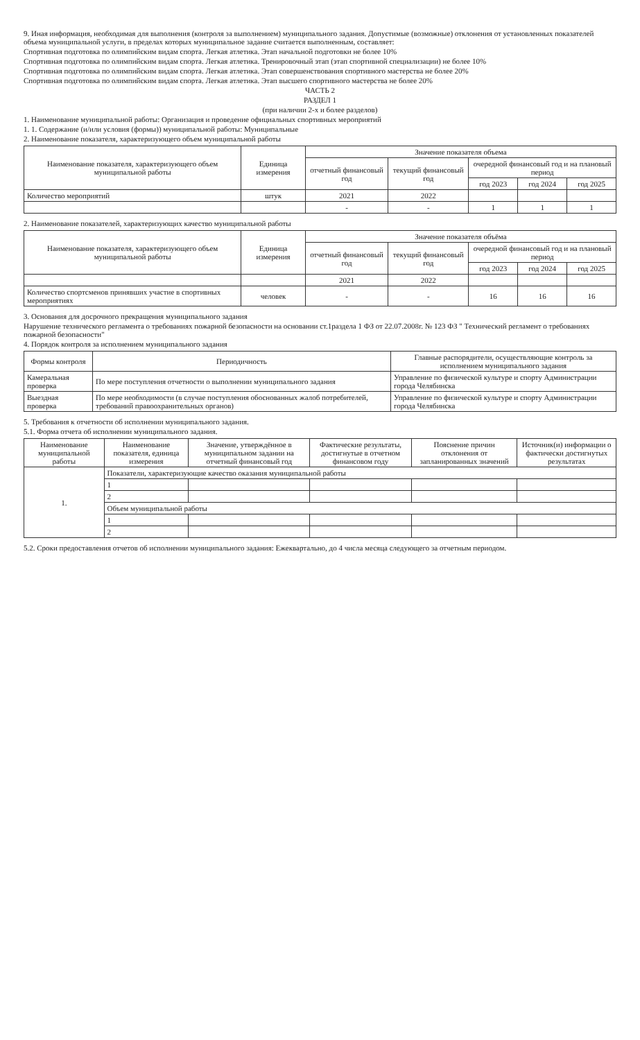9. Иная информация, необходимая для выполнения (контроля за выполнением) муниципального задания. Допустимые (возможные) отклонения от установленных показателей объема муниципальной услуги, в пределах которых муниципальное задание считается выполненным, составляет:
Спортивная подготовка по олимпийским видам спорта. Легкая атлетика. Этап начальной подготовки не более 10%
Спортивная подготовка по олимпийским видам спорта. Легкая атлетика. Тренировочный этап (этап спортивной специализации) не более 10%
Спортивная подготовка по олимпийским видам спорта. Легкая атлетика. Этап совершенствования спортивного мастерства не более 20%
Спортивная подготовка по олимпийским видам спорта. Легкая атлетика. Этап высшего спортивного мастерства не более 20%
ЧАСТЬ 2
РАЗДЕЛ 1
(при наличии 2-х и более разделов)
1. Наименование муниципальной работы: Организация и проведение официальных спортивных мероприятий
1. 1. Содержание (и/или условия (формы)) муниципальной работы: Муниципальные
2. Наименование показателя, характеризующего объем муниципальной работы
| Наименование показателя, характеризующего объем муниципальной работы | Единица измерения | Значение показателя объема | | | | |
| --- | --- | --- | --- | --- | --- | --- |
| | | отчетный финансовый год | текущий финансовый год | очередной финансовый год и на плановый период | | |
| | | | | год 2023 | год 2024 | год 2025 |
| Количество мероприятий | штук | 2021 | 2022 | | | |
| | | - | - | 1 | 1 | 1 |
2. Наименование показателей, характеризующих качество муниципальной работы
| Наименование показателя, характеризующего объем муниципальной работы | Единица измерения | Значение показателя объёма | | | | |
| --- | --- | --- | --- | --- | --- | --- |
| | | отчетный финансовый год | текущий финансовый год | очередной финансовый год и на плановый период | | |
| | | | | год 2023 | год 2024 | год 2025 |
| | | 2021 | 2022 | | | |
| Количество спортсменов принявших участие в спортивных мероприятиях | человек | - | - | 16 | 16 | 16 |
3. Основания для досрочного прекращения муниципального задания
Нарушение технического регламента о требованиях пожарной безопасности на основании ст.1раздела 1 ФЗ от 22.07.2008г. № 123 ФЗ " Технический регламент о требованиях пожарной безопасности"
4. Порядок контроля за исполнением муниципального задания
| Формы контроля | Периодичность | Главные распорядители, осуществляющие контроль за исполнением муниципального задания |
| --- | --- | --- |
| Камеральная проверка | По мере поступления отчетности о выполнении муниципального задания | Управление по физической культуре и спорту Администрации города Челябинска |
| Выездная проверка | По мере необходимости (в случае поступления обоснованных жалоб потребителей, требований правоохранительных органов) | Управление по физической культуре и спорту Администрации города Челябинска |
5. Требования к отчетности об исполнении муниципального задания.
5.1. Форма отчета об исполнении муниципального задания.
| Наименование муниципальной работы | Наименование показателя, единица измерения | Значение, утверждённое в муниципальном задании на отчетный финансовый год | Фактические результаты, достигнутые в отчетном финансовом году | Пояснение причин отклонения от запланированных значений | Источник(и) информации о фактически достигнутых результатах |
| --- | --- | --- | --- | --- | --- |
| 1. | Показатели, характеризующие качество оказания муниципальной работы | | | | |
| | 1 | | | | |
| | 2 | | | | |
| | Объем муниципальной работы | | | | |
| | 1 | | | | |
| | 2 | | | | |
5.2. Сроки предоставления отчетов об исполнении муниципального задания: Ежеквартально, до 4 числа месяца следующего за отчетным периодом.